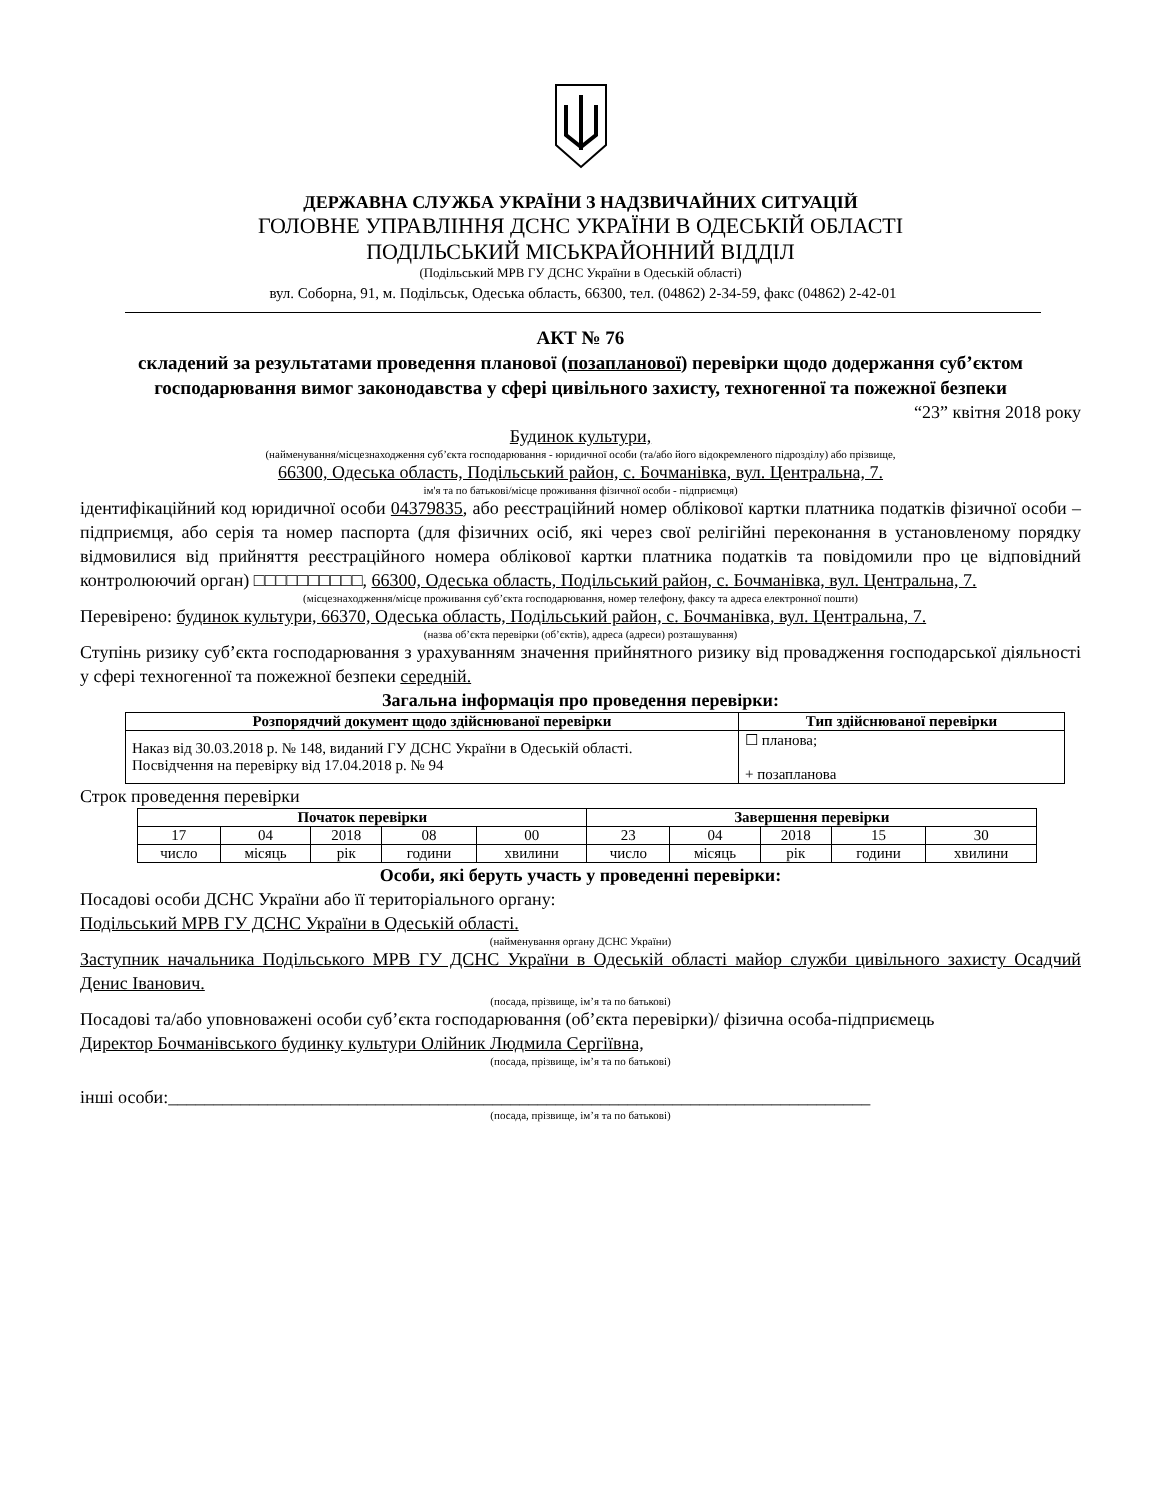ДЕРЖАВНА СЛУЖБА УКРАЇНИ З НАДЗВИЧАЙНИХ СИТУАЦІЙ
ГОЛОВНЕ УПРАВЛІННЯ ДСНС УКРАЇНИ В ОДЕСЬКІЙ ОБЛАСТІ
ПОДІЛЬСЬКИЙ МІСЬКРАЙОННИЙ ВІДДІЛ
(Подільський МРВ ГУ ДСНС України в Одеській області)
вул. Соборна, 91, м. Подільськ, Одеська область, 66300, тел. (04862) 2-34-59, факс (04862) 2-42-01
АКТ № 76
складений за результатами проведення планової (позапланової) перевірки щодо додержання суб’єктом господарювання вимог законодавства у сфері цивільного захисту, техногенної та пожежної безпеки
“23” квітня 2018 року
Будинок культури,
(найменування/місцезнаходження суб’єкта господарювання - юридичної особи (та/або його відокремленого підрозділу) або прізвище,
66300, Одеська область, Подільський район, с. Бочманівка, вул. Центральна, 7.
ім'я та по батькові/місце проживання фізичної особи - підприємця)
ідентифікаційний код юридичної особи 04379835, або реєстраційний номер облікової картки платника податків фізичної особи – підприємця, або серія та номер паспорта (для фізичних осіб, які через свої релігійні переконання в установленому порядку відмовилися від прийняття реєстраційного номера облікової картки платника податків та повідомили про це відповідний контролюючий орган) □□□□□□□□□□, 66300, Одеська область, Подільський район, с. Бочманівка, вул. Центральна, 7.
(місцезнаходження/місце проживання суб’єкта господарювання, номер телефону, факсу та адреса електронної пошти)
Перевірено: будинок культури, 66370, Одеська область, Подільський район, с. Бочманівка, вул. Центральна, 7.
(назва об’єкта перевірки (об’єктів), адреса (адреси) розташування)
Ступінь ризику суб’єкта господарювання з урахуванням значення прийнятного ризику від провадження господарської діяльності у сфері техногенної та пожежної безпеки середній.
Загальна інформація про проведення перевірки:
| Розпорядчий документ щодо здійснюваної перевірки | Тип здійснюваної перевірки |
| --- | --- |
| Наказ від 30.03.2018 р. № 148, виданий ГУ ДСНС України в Одеській області. Посвідчення на перевірку від 17.04.2018 р. № 94 | ☐ планова; + позапланова |
Строк проведення перевірки
| Початок перевірки | | | | | Завершення перевірки | | | | |
| --- | --- | --- | --- | --- | --- | --- | --- | --- | --- |
| 17 | 04 | 2018 | 08 | 00 | 23 | 04 | 2018 | 15 | 30 |
| число | місяць | рік | години | хвилини | число | місяць | рік | години | хвилини |
Особи, які беруть участь у проведенні перевірки:
Посадові особи ДСНС України або її територіального органу:
Подільський МРВ ГУ ДСНС України в Одеській області.
(найменування органу ДСНС України)
Заступник начальника Подільського МРВ ГУ ДСНС України в Одеській області майор служби цивільного захисту Осадчий Денис Іванович.
(посада, прізвище, ім’я та по батькові)
Посадові та/або уповноважені особи суб’єкта господарювання (об’єкта перевірки)/ фізична особа-підприємець
Директор Бочманівського будинку культури Олійник Людмила Сергіївна,
(посада, прізвище, ім’я та по батькові)
інші особи:______________________________________________________________________________
(посада, прізвище, ім’я та по батькові)